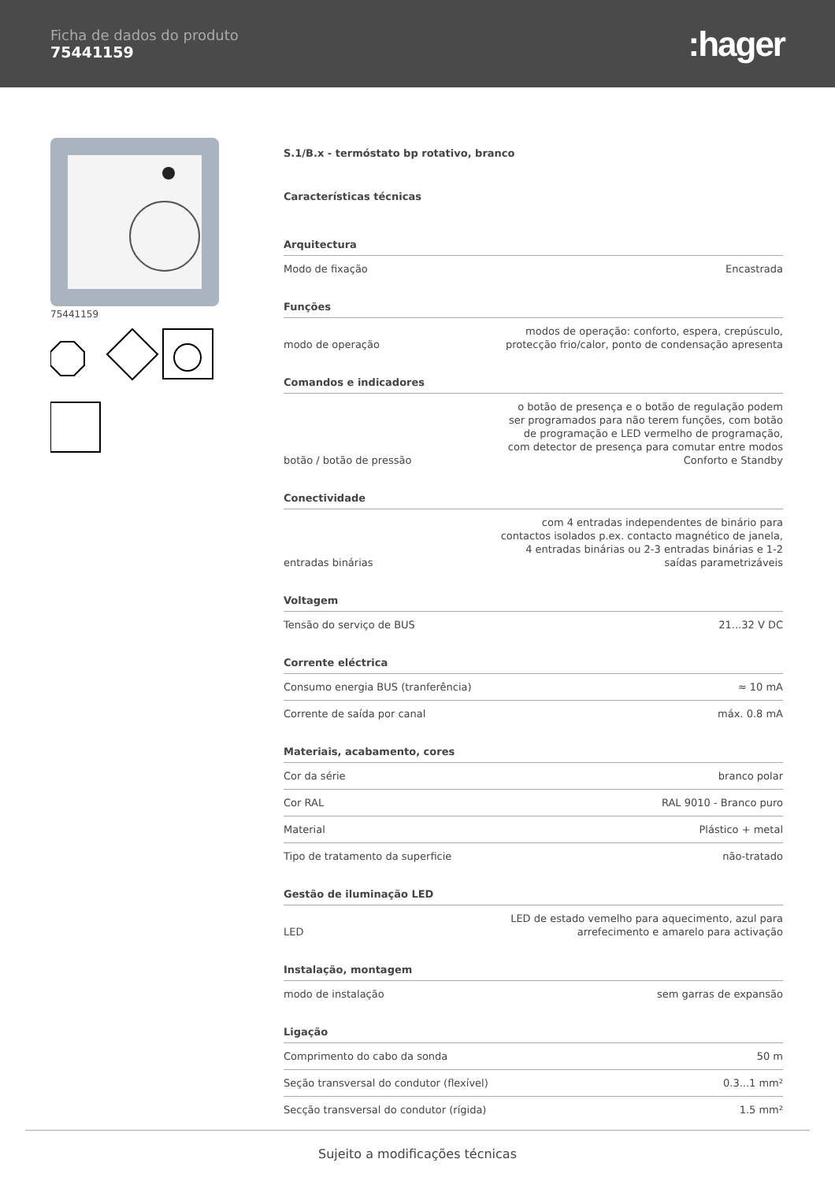Ficha de dados do produto
75441159
:hager
75441159
S.1/B.x - termóstato bp rotativo, branco
Características técnicas
Arquitectura
| Modo de fixação | Encastrada |
Funções
| modo de operação | modos de operação: conforto, espera, crepúsculo, protecção frio/calor, ponto de condensação apresenta |
Comandos e indicadores
| botão / botão de pressão | o botão de presença e o botão de regulação podem ser programados para não terem funções, com botão de programação e LED vermelho de programação, com detector de presença para comutar entre modos Conforto e Standby |
Conectividade
| entradas binárias | com 4 entradas independentes de binário para contactos isolados p.ex. contacto magnético de janela, 4 entradas binárias ou 2-3 entradas binárias e 1-2 saídas parametrizáveis |
Voltagem
| Tensão do serviço de BUS | 21...32 V DC |
Corrente eléctrica
| Consumo energia BUS (tranferência) | ≈ 10 mA |
| Corrente de saída por canal | máx. 0.8 mA |
Materiais, acabamento, cores
| Cor da série | branco polar |
| Cor RAL | RAL 9010 - Branco puro |
| Material | Plástico + metal |
| Tipo de tratamento da superficie | não-tratado |
Gestão de iluminação LED
| LED | LED de estado vemelho para aquecimento, azul para arrefecimento e amarelo para activação |
Instalação, montagem
| modo de instalação | sem garras de expansão |
Ligação
| Comprimento do cabo da sonda | 50 m |
| Seção transversal do condutor (flexível) | 0.3...1 mm² |
| Secção transversal do condutor (rígida) | 1.5 mm² |
Sujeito a modificações técnicas